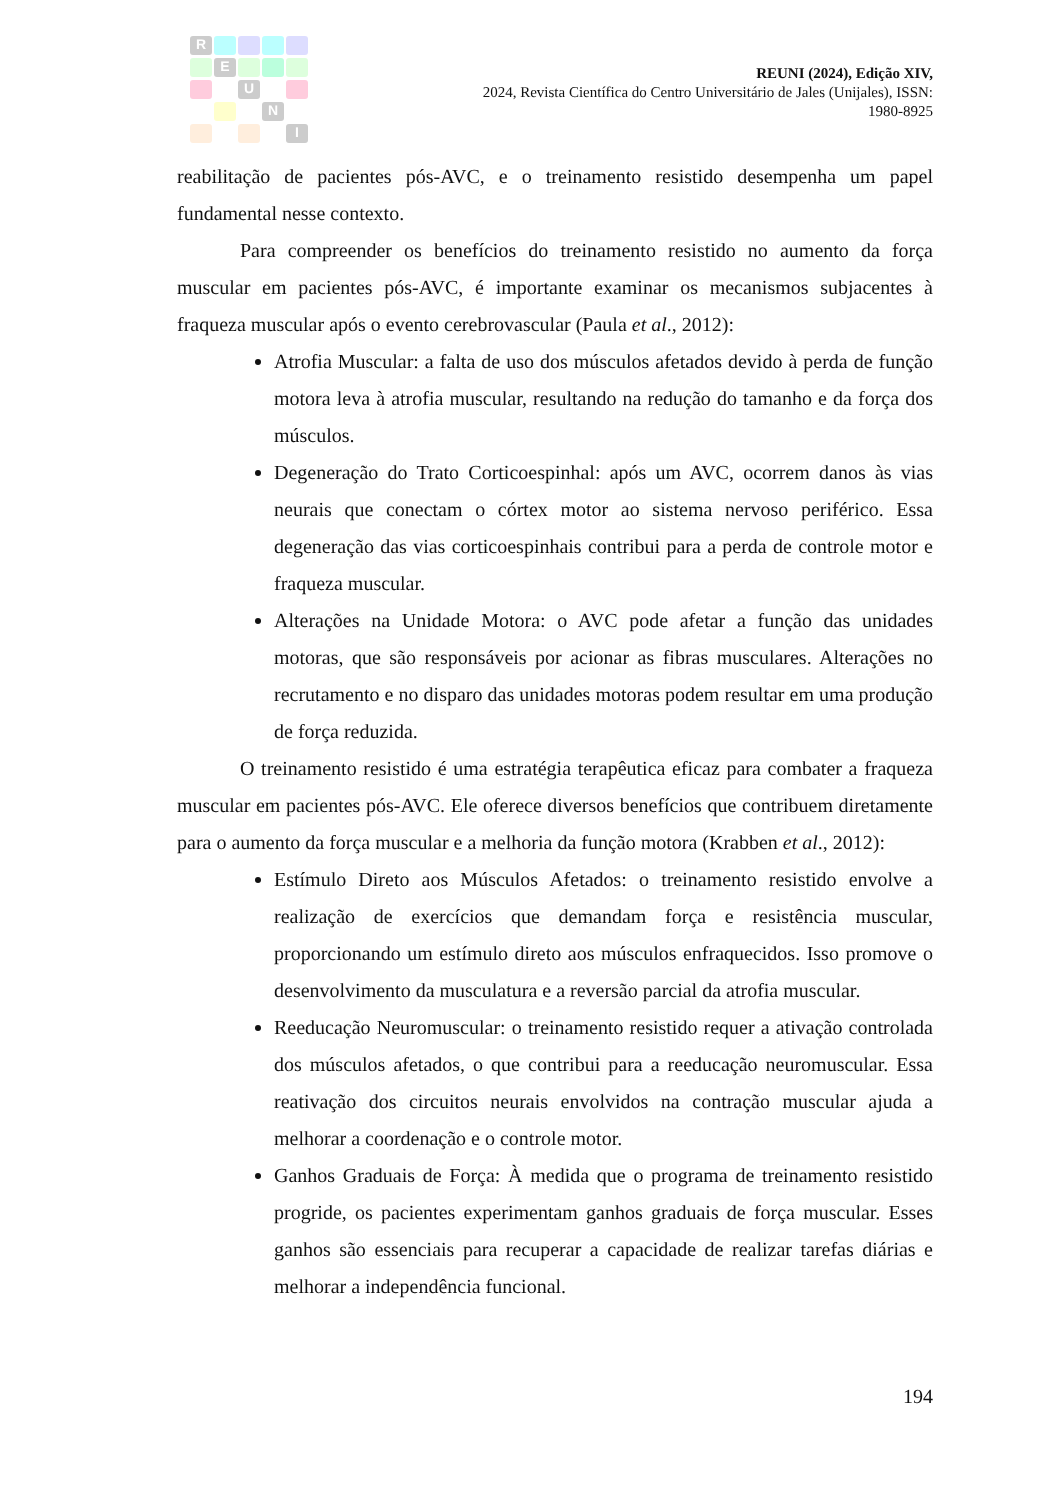R
E
U
N
I
REUNI (2024), Edição XIV,
2024, Revista Científica do Centro Universitário de Jales (Unijales), ISSN:
1980-8925
reabilitação de pacientes pós-AVC, e o treinamento resistido desempenha um papel fundamental nesse contexto.
Para compreender os benefícios do treinamento resistido no aumento da força muscular em pacientes pós-AVC, é importante examinar os mecanismos subjacentes à fraqueza muscular após o evento cerebrovascular (Paula et al., 2012):
Atrofia Muscular: a falta de uso dos músculos afetados devido à perda de função motora leva à atrofia muscular, resultando na redução do tamanho e da força dos músculos.
Degeneração do Trato Corticoespinhal: após um AVC, ocorrem danos às vias neurais que conectam o córtex motor ao sistema nervoso periférico. Essa degeneração das vias corticoespinhais contribui para a perda de controle motor e fraqueza muscular.
Alterações na Unidade Motora: o AVC pode afetar a função das unidades motoras, que são responsáveis por acionar as fibras musculares. Alterações no recrutamento e no disparo das unidades motoras podem resultar em uma produção de força reduzida.
O treinamento resistido é uma estratégia terapêutica eficaz para combater a fraqueza muscular em pacientes pós-AVC. Ele oferece diversos benefícios que contribuem diretamente para o aumento da força muscular e a melhoria da função motora (Krabben et al., 2012):
Estímulo Direto aos Músculos Afetados: o treinamento resistido envolve a realização de exercícios que demandam força e resistência muscular, proporcionando um estímulo direto aos músculos enfraquecidos. Isso promove o desenvolvimento da musculatura e a reversão parcial da atrofia muscular.
Reeducação Neuromuscular: o treinamento resistido requer a ativação controlada dos músculos afetados, o que contribui para a reeducação neuromuscular. Essa reativação dos circuitos neurais envolvidos na contração muscular ajuda a melhorar a coordenação e o controle motor.
Ganhos Graduais de Força: À medida que o programa de treinamento resistido progride, os pacientes experimentam ganhos graduais de força muscular. Esses ganhos são essenciais para recuperar a capacidade de realizar tarefas diárias e melhorar a independência funcional.
194